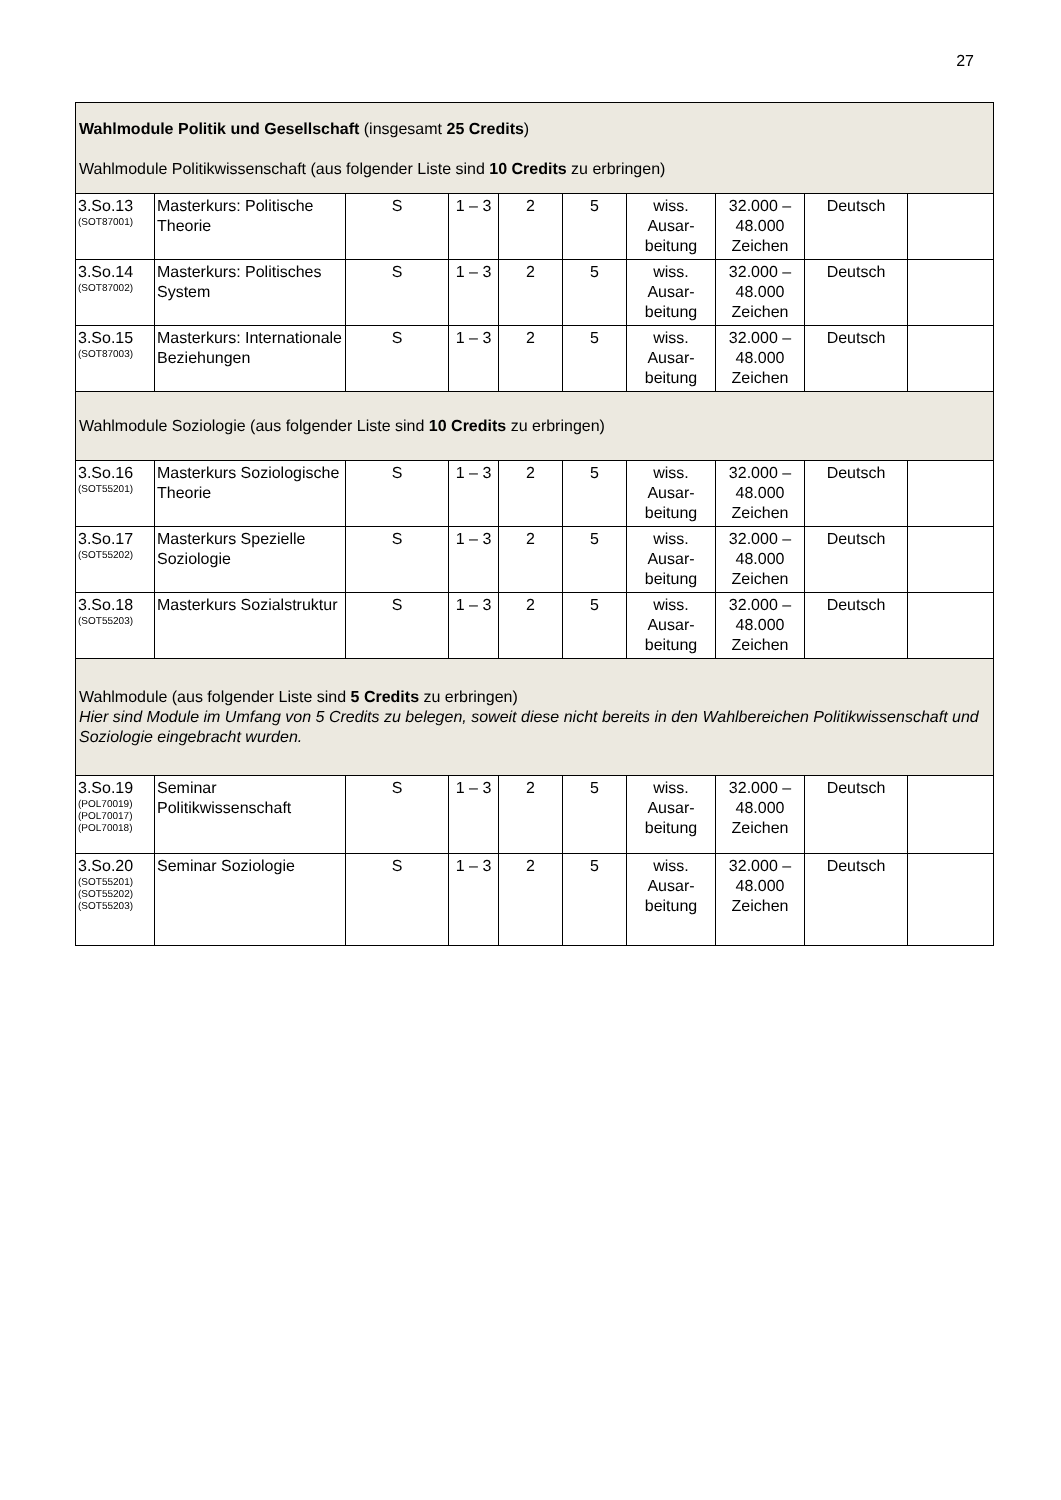27
| Wahlmodule Politik und Gesellschaft (insgesamt 25 Credits ) Wahlmodule Politikwissenschaft (aus folgender Liste sind 10 Credits zu erbringen) | | | | | | | | | |
| 3.So.13 (SOT87001) | Masterkurs: Politische Theorie | S | 1 – 3 | 2 | 5 | wiss. Ausar-beitung | 32.000 – 48.000 Zeichen | Deutsch | |
| 3.So.14 (SOT87002) | Masterkurs: Politisches System | S | 1 – 3 | 2 | 5 | wiss. Ausar-beitung | 32.000 – 48.000 Zeichen | Deutsch | |
| 3.So.15 (SOT87003) | Masterkurs: Internationale Beziehungen | S | 1 – 3 | 2 | 5 | wiss. Ausar-beitung | 32.000 – 48.000 Zeichen | Deutsch | |
| Wahlmodule Soziologie (aus folgender Liste sind 10 Credits zu erbringen) | | | | | | | | | |
| 3.So.16 (SOT55201) | Masterkurs Soziologische Theorie | S | 1 – 3 | 2 | 5 | wiss. Ausar-beitung | 32.000 – 48.000 Zeichen | Deutsch | |
| 3.So.17 (SOT55202) | Masterkurs Spezielle Soziologie | S | 1 – 3 | 2 | 5 | wiss. Ausar-beitung | 32.000 – 48.000 Zeichen | Deutsch | |
| 3.So.18 (SOT55203) | Masterkurs Sozialstruktur | S | 1 – 3 | 2 | 5 | wiss. Ausar-beitung | 32.000 – 48.000 Zeichen | Deutsch | |
| Wahlmodule (aus folgender Liste sind 5 Credits zu erbringen) Hier sind Module im Umfang von 5 Credits zu belegen, soweit diese nicht bereits in den Wahlbereichen Politikwissenschaft und Soziologie eingebracht wurden. | | | | | | | | | |
| 3.So.19 (POL70019) (POL70017) (POL70018) | Seminar Politikwissenschaft | S | 1 – 3 | 2 | 5 | wiss. Ausar-beitung | 32.000 – 48.000 Zeichen | Deutsch | |
| 3.So.20 (SOT55201) (SOT55202) (SOT55203) | Seminar Soziologie | S | 1 – 3 | 2 | 5 | wiss. Ausar-beitung | 32.000 – 48.000 Zeichen | Deutsch | |